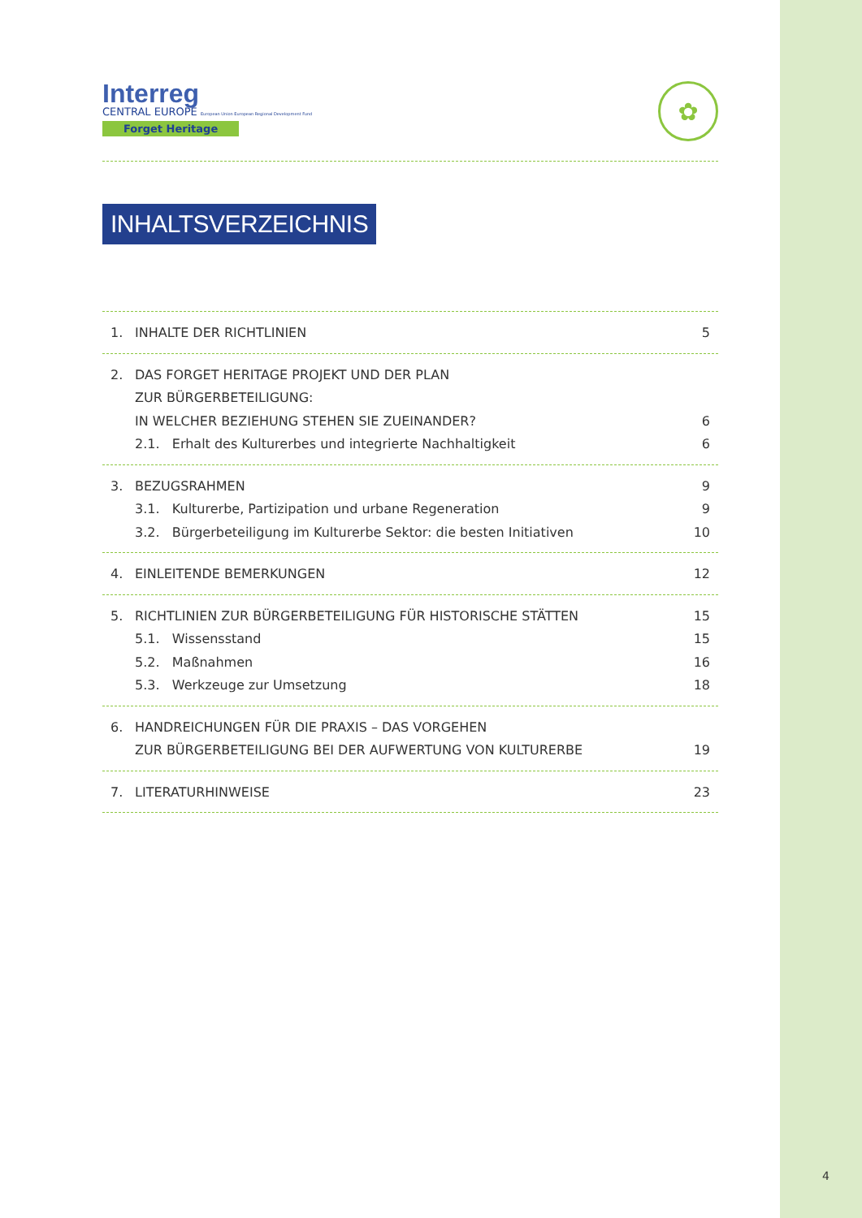Interreg
CENTRAL EUROPE European Union European Regional Development Fund
Forget Heritage
✿
INHALTSVERZEICHNIS
1. INHALTE DER RICHTLINIEN 5
2. DAS FORGET HERITAGE PROJEKT UND DER PLAN
ZUR BÜRGERBETEILIGUNG:
IN WELCHER BEZIEHUNG STEHEN SIE ZUEINANDER?
6
2.1. Erhalt des Kulturerbes und integrierte Nachhaltigkeit 6
3. BEZUGSRAHMEN 9
3.1. Kulturerbe, Partizipation und urbane Regeneration 9
3.2. Bürgerbeteiligung im Kulturerbe Sektor: die besten Initiativen 10
4. EINLEITENDE BEMERKUNGEN 12
5. RICHTLINIEN ZUR BÜRGERBETEILIGUNG FÜR HISTORISCHE STÄTTEN 15
5.1. Wissensstand 15
5.2. Maßnahmen 16
5.3. Werkzeuge zur Umsetzung 18
6. HANDREICHUNGEN FÜR DIE PRAXIS – DAS VORGEHEN
ZUR BÜRGERBETEILIGUNG BEI DER AUFWERTUNG VON KULTURERBE
19
7. LITERATURHINWEISE 23
4